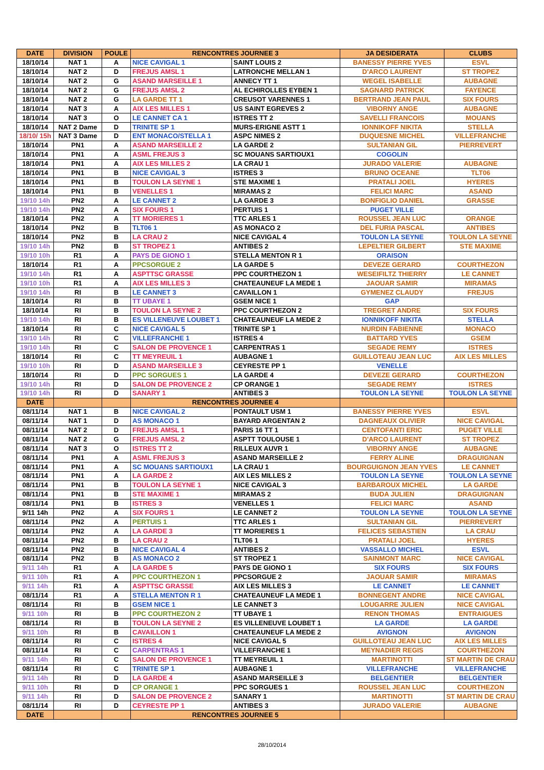| DATE | DIVISION | POULE | RENCONTRES JOURNEE 3 | | JA DESIDERATA | CLUBS |
| --- | --- | --- | --- | --- | --- | --- |
| 18/10/14 | NAT 1 | A | NICE CAVIGAL 1 | SAINT LOUIS 2 | BANESSY PIERRE YVES | ESVL |
| 18/10/14 | NAT 2 | D | FREJUS AMSL 1 | LATRONCHE MELLAN 1 | D'ARCO LAURENT | ST TROPEZ |
| 18/10/14 | NAT 2 | G | ASAND MARSEILLE 1 | ANNECY TT 1 | WEGEL ISABELLE | AUBAGNE |
| 18/10/14 | NAT 2 | G | FREJUS AMSL 2 | AL ECHIROLLES EYBEN 1 | SAGNARD PATRICK | FAYENCE |
| 18/10/14 | NAT 2 | G | LA GARDE TT 1 | CREUSOT VARENNES 1 | BERTRAND JEAN PAUL | SIX FOURS |
| 18/10/14 | NAT 3 | A | AIX LES MILLES 1 | US SAINT EGREVES 2 | VIBORNY ANGE | AUBAGNE |
| 18/10/14 | NAT 3 | O | LE CANNET CA 1 | ISTRES TT 2 | SAVELLI FRANCOIS | MOUANS |
| 18/10/14 | NAT 2 Dame | D | TRINITE SP 1 | MURS-ERIGNE ASTT 1 | IONNIKOFF NIKITA | STELLA |
| 18/10/ 15h | NAT 3 Dame | D | ENT MONACO/STELLA 1 | ASPC NIMES 2 | DUQUESNE MICHEL | VILLEFRANCHE |
| 18/10/14 | PN1 | A | ASAND MARSEILLE 2 | LA GARDE 2 | SULTANIAN GIL | PIERREVERT |
| 18/10/14 | PN1 | A | ASML FREJUS 3 | SC MOUANS SARTIOUX1 | COGOLIN | |
| 18/10/14 | PN1 | A | AIX LES MILLES 2 | LA CRAU 1 | JURADO VALERIE | AUBAGNE |
| 18/10/14 | PN1 | B | NICE CAVIGAL 3 | ISTRES 3 | BRUNO OCEANE | TLT06 |
| 18/10/14 | PN1 | B | TOULON LA SEYNE 1 | STE MAXIME 1 | PRATALI JOEL | HYERES |
| 18/10/14 | PN1 | B | VENELLES 1 | MIRAMAS 2 | FELICI MARC | ASAND |
| 19/10 14h | PN2 | A | LE CANNET 2 | LA GARDE 3 | BONFIGLIO DANIEL | GRASSE |
| 19/10 14h | PN2 | A | SIX FOURS 1 | PERTUIS 1 | PUGET VILLE | |
| 18/10/14 | PN2 | A | TT MORIERES 1 | TTC ARLES 1 | ROUSSEL JEAN LUC | ORANGE |
| 18/10/14 | PN2 | B | TLT06 1 | AS MONACO 2 | DEL FURIA PASCAL | ANTIBES |
| 18/10/14 | PN2 | B | LA CRAU 2 | NICE CAVIGAL 4 | TOULON LA SEYNE | TOULON LA SEYNE |
| 19/10 14h | PN2 | B | ST TROPEZ 1 | ANTIBES 2 | LEPELTIER GILBERT | STE MAXIME |
| 19/10 10h | R1 | A | PAYS DE GIONO 1 | STELLA MENTON R 1 | ORAISON | |
| 18/10/14 | R1 | A | PPCSORGUE 2 | LA GARDE 5 | DEVEZE GERARD | COURTHEZON |
| 19/10 14h | R1 | A | ASPTTSC GRASSE | PPC COURTHEZON 1 | WESEIFILTZ THIERRY | LE CANNET |
| 19/10 10h | R1 | A | AIX LES MILLES 3 | CHATEAUNEUF LA MEDE 1 | JAOUAR SAMIR | MIRAMAS |
| 19/10 14h | RI | B | LE CANNET 3 | CAVAILLON 1 | GYMENEZ CLAUDY | FREJUS |
| 18/10/14 | RI | B | TT UBAYE 1 | GSEM NICE 1 | GAP | |
| 18/10/14 | RI | B | TOULON LA SEYNE 2 | PPC COURTHEZON 2 | TREGRET ANDRE | SIX FOURS |
| 19/10 14h | RI | B | ES VILLENEUVE LOUBET 1 | CHATEAUNEUF LA MEDE 2 | IONNIKOFF NIKITA | STELLA |
| 18/10/14 | RI | C | NICE CAVIGAL 5 | TRINITE SP 1 | NURDIN FABIENNE | MONACO |
| 19/10 14h | RI | C | VILLEFRANCHE 1 | ISTRES 4 | BATTARD YVES | GSEM |
| 19/10 14h | RI | C | SALON DE PROVENCE 1 | CARPENTRAS 1 | SEGADE REMY | ISTRES |
| 18/10/14 | RI | C | TT MEYREUIL 1 | AUBAGNE 1 | GUILLOTEAU JEAN LUC | AIX LES MILLES |
| 19/10 10h | RI | D | ASAND MARSEILLE 3 | CEYRESTE PP 1 | VENELLE | |
| 18/10/14 | RI | D | PPC SORGUES 1 | LA GARDE 4 | DEVEZE GERARD | COURTHEZON |
| 19/10 14h | RI | D | SALON DE PROVENCE 2 | CP ORANGE 1 | SEGADE REMY | ISTRES |
| 19/10 14h | RI | D | SANARY 1 | ANTIBES 3 | TOULON LA SEYNE | TOULON LA SEYNE |
| DATE | | | RENCONTRES JOURNEE 4 | | | |
| 08/11/14 | NAT 1 | B | NICE CAVIGAL 2 | PONTAULT USM 1 | BANESSY PIERRE YVES | ESVL |
| 08/11/14 | NAT 1 | D | AS MONACO 1 | BAYARD ARGENTAN 2 | DAGNEAUX OLIVIER | NICE CAVIGAL |
| 08/11/14 | NAT 2 | D | FREJUS AMSL 1 | PARIS 16 TT 1 | CENTOFANTI ERIC | PUGET VILLE |
| 08/11/14 | NAT 2 | G | FREJUS AMSL 2 | ASPTT TOULOUSE 1 | D'ARCO LAURENT | ST TROPEZ |
| 08/11/14 | NAT 3 | O | ISTRES TT 2 | RILLEUX AUVR 1 | VIBORNY ANGE | AUBAGNE |
| 08/11/14 | PN1 | A | ASML FREJUS 3 | ASAND MARSEILLE 2 | FERRY ALINE | DRAGUIGNAN |
| 08/11/14 | PN1 | A | SC MOUANS SARTIOUX1 | LA CRAU 1 | BOURGUIGNON JEAN YVES | LE CANNET |
| 08/11/14 | PN1 | A | LA GARDE 2 | AIX LES MILLES 2 | TOULON LA SEYNE | TOULON LA SEYNE |
| 08/11/14 | PN1 | B | TOULON LA SEYNE 1 | NICE CAVIGAL 3 | BARBAROUX MICHEL | LA GARDE |
| 08/11/14 | PN1 | B | STE MAXIME 1 | MIRAMAS 2 | BUDA JULIEN | DRAGUIGNAN |
| 08/11/14 | PN1 | B | ISTRES 3 | VENELLES 1 | FELICI MARC | ASAND |
| 9/11 14h | PN2 | A | SIX FOURS 1 | LE CANNET 2 | TOULON LA SEYNE | TOULON LA SEYNE |
| 08/11/14 | PN2 | A | PERTUIS 1 | TTC ARLES 1 | SULTANIAN GIL | PIERREVERT |
| 08/11/14 | PN2 | A | LA GARDE 3 | TT MORIERES 1 | FELICES SEBASTIEN | LA CRAU |
| 08/11/14 | PN2 | B | LA CRAU 2 | TLT06 1 | PRATALI JOEL | HYERES |
| 08/11/14 | PN2 | B | NICE CAVIGAL 4 | ANTIBES 2 | VASSALLO MICHEL | ESVL |
| 08/11/14 | PN2 | B | AS MONACO 2 | ST TROPEZ 1 | SAINMONT MARC | NICE CAVIGAL |
| 9/11 14h | R1 | A | LA GARDE 5 | PAYS DE GIONO 1 | SIX FOURS | SIX FOURS |
| 9/11 10h | R1 | A | PPC COURTHEZON 1 | PPCSORGUE 2 | JAOUAR SAMIR | MIRAMAS |
| 9/11 14h | R1 | A | ASPTTSC GRASSE | AIX LES MILLES 3 | LE CANNET | LE CANNET |
| 08/11/14 | R1 | A | STELLA MENTON R 1 | CHATEAUNEUF LA MEDE 1 | BONNEGENT ANDRE | NICE CAVIGAL |
| 08/11/14 | RI | B | GSEM NICE 1 | LE CANNET 3 | LOUGARRE JULIEN | NICE CAVIGAL |
| 9/11 10h | RI | B | PPC COURTHEZON 2 | TT UBAYE 1 | RENON THOMAS | ENTRAIGUES |
| 08/11/14 | RI | B | TOULON LA SEYNE 2 | ES VILLENEUVE LOUBET 1 | LA GARDE | LA GARDE |
| 9/11 10h | RI | B | CAVAILLON 1 | CHATEAUNEUF LA MEDE 2 | AVIGNON | AVIGNON |
| 08/11/14 | RI | C | ISTRES 4 | NICE CAVIGAL 5 | GUILLOTEAU JEAN LUC | AIX LES MILLES |
| 08/11/14 | RI | C | CARPENTRAS 1 | VILLEFRANCHE 1 | MEYNADIER REGIS | COURTHEZON |
| 9/11 14h | RI | C | SALON DE PROVENCE 1 | TT MEYREUIL 1 | MARTINOTTI | ST MARTIN DE CRAU |
| 08/11/14 | RI | C | TRINITE SP 1 | AUBAGNE 1 | VILLEFRANCHE | VILLEFRANCHE |
| 9/11 14h | RI | D | LA GARDE 4 | ASAND MARSEILLE 3 | BELGENTIER | BELGENTIER |
| 9/11 10h | RI | D | CP ORANGE 1 | PPC SORGUES 1 | ROUSSEL JEAN LUC | COURTHEZON |
| 9/11 14h | RI | D | SALON DE PROVENCE 2 | SANARY 1 | MARTINOTTI | ST MARTIN DE CRAU |
| 08/11/14 | RI | D | CEYRESTE PP 1 | ANTIBES 3 | JURADO VALERIE | AUBAGNE |
| DATE | | | RENCONTRES JOURNEE 5 | | | |
28/10/2014